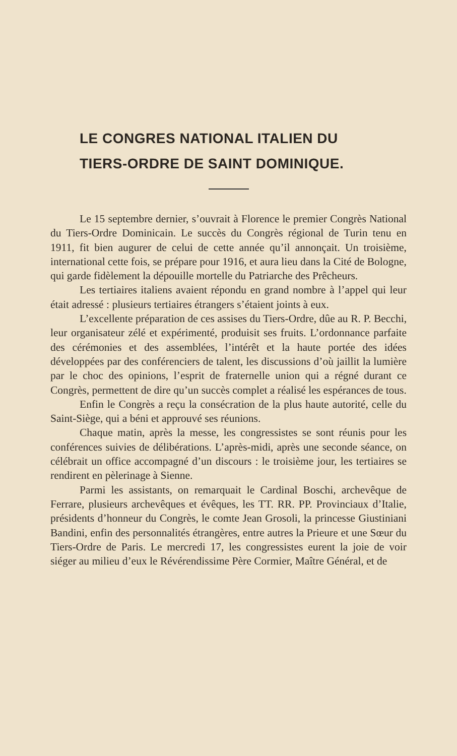LE CONGRES NATIONAL ITALIEN DU
TIERS-ORDRE DE SAINT DOMINIQUE.
Le 15 septembre dernier, s’ouvrait à Florence le premier Congrès National du Tiers-Ordre Dominicain. Le succès du Congrès régional de Turin tenu en 1911, fit bien augurer de celui de cette année qu’il annonçait. Un troisième, international cette fois, se prépare pour 1916, et aura lieu dans la Cité de Bologne, qui garde fidèlement la dépouille mortelle du Patriarche des Prêcheurs.
Les tertiaires italiens avaient répondu en grand nombre à l’appel qui leur était adressé : plusieurs tertiaires étrangers s’étaient joints à eux.
L’excellente préparation de ces assises du Tiers-Ordre, dûe au R. P. Becchi, leur organisateur zélé et expérimenté, produisit ses fruits. L’ordonnance parfaite des cérémonies et des assemblées, l’intérêt et la haute portée des idées développées par des conférenciers de talent, les discussions d’où jaillit la lumière par le choc des opinions, l’esprit de fraternelle union qui a régné durant ce Congrès, permettent de dire qu’un succès complet a réalisé les espérances de tous.
Enfin le Congrès a reçu la consécration de la plus haute autorité, celle du Saint-Siège, qui a béni et approuvé ses réunions.
Chaque matin, après la messe, les congressistes se sont réunis pour les conférences suivies de délibérations. L’après-midi, après une seconde séance, on célébrait un office accompagné d’un discours : le troisième jour, les tertiaires se rendirent en pèlerinage à Sienne.
Parmi les assistants, on remarquait le Cardinal Boschi, archevêque de Ferrare, plusieurs archevêques et évêques, les TT. RR. PP. Provinciaux d’Italie, présidents d’honneur du Congrès, le comte Jean Grosoli, la princesse Giustiniani Bandini, enfin des personnalités étrangères, entre autres la Prieure et une Sœur du Tiers-Ordre de Paris. Le mercredi 17, les congressistes eurent la joie de voir siéger au milieu d’eux le Révérendissime Père Cormier, Maître Général, et de